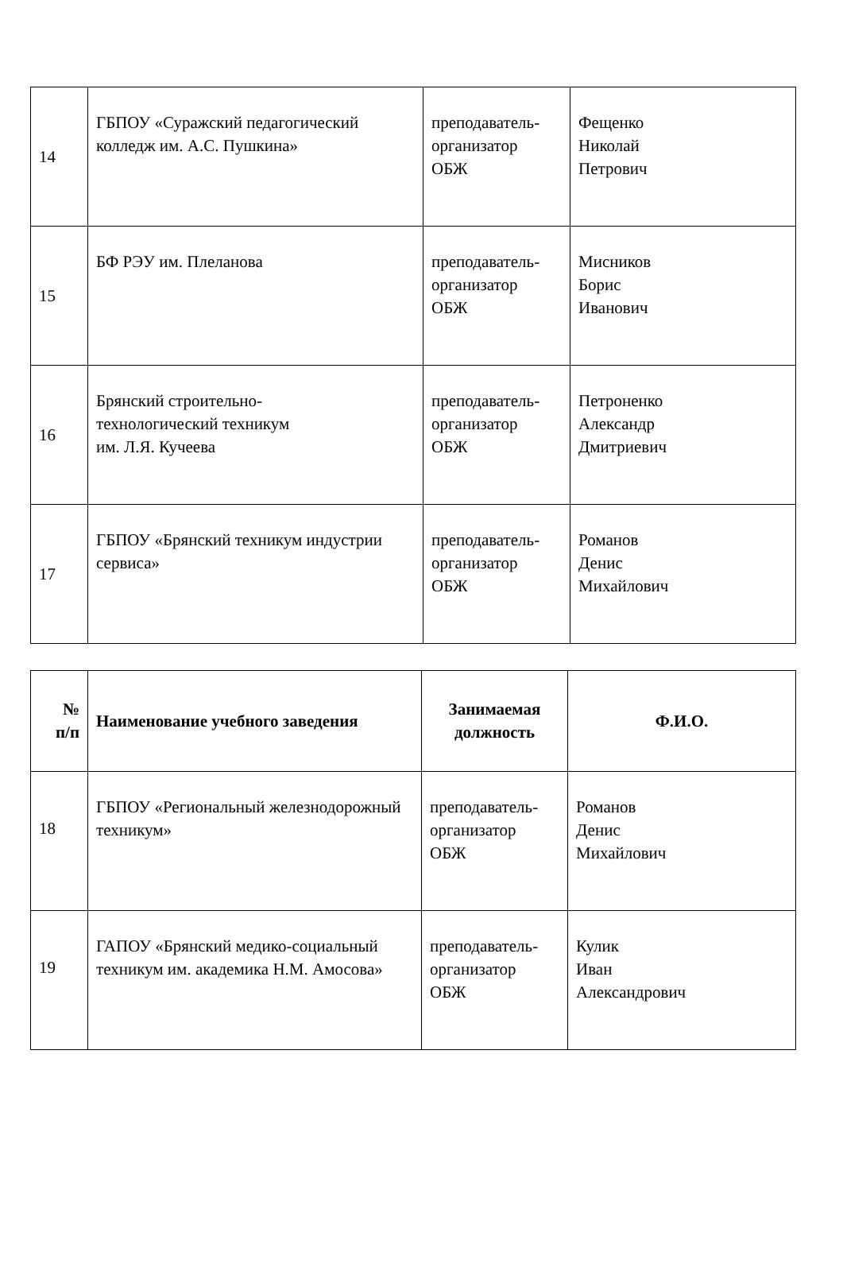| 14 | ГБПОУ «Суражский педагогический колледж им. А.С. Пушкина» | преподаватель- организатор ОБЖ | Фещенко Николай Петрович |
| 15 | БФ РЭУ им. Плеланова | преподаватель- организатор ОБЖ | Мисников Борис Иванович |
| 16 | Брянский строительно- технологический техникум им. Л.Я. Кучеева | преподаватель- организатор ОБЖ | Петроненко Александр Дмитриевич |
| 17 | ГБПОУ «Брянский техникум индустрии сервиса» | преподаватель- организатор ОБЖ | Романов Денис Михайлович |
| № п/п | Наименование учебного заведения | Занимаемая должность | Ф.И.О. |
| --- | --- | --- | --- |
| 18 | ГБПОУ «Региональный железнодорожный техникум» | преподаватель- организатор ОБЖ | Романов Денис Михайлович |
| 19 | ГАПОУ «Брянский медико-социальный техникум им. академика Н.М. Амосова» | преподаватель- организатор ОБЖ | Кулик Иван Александрович |